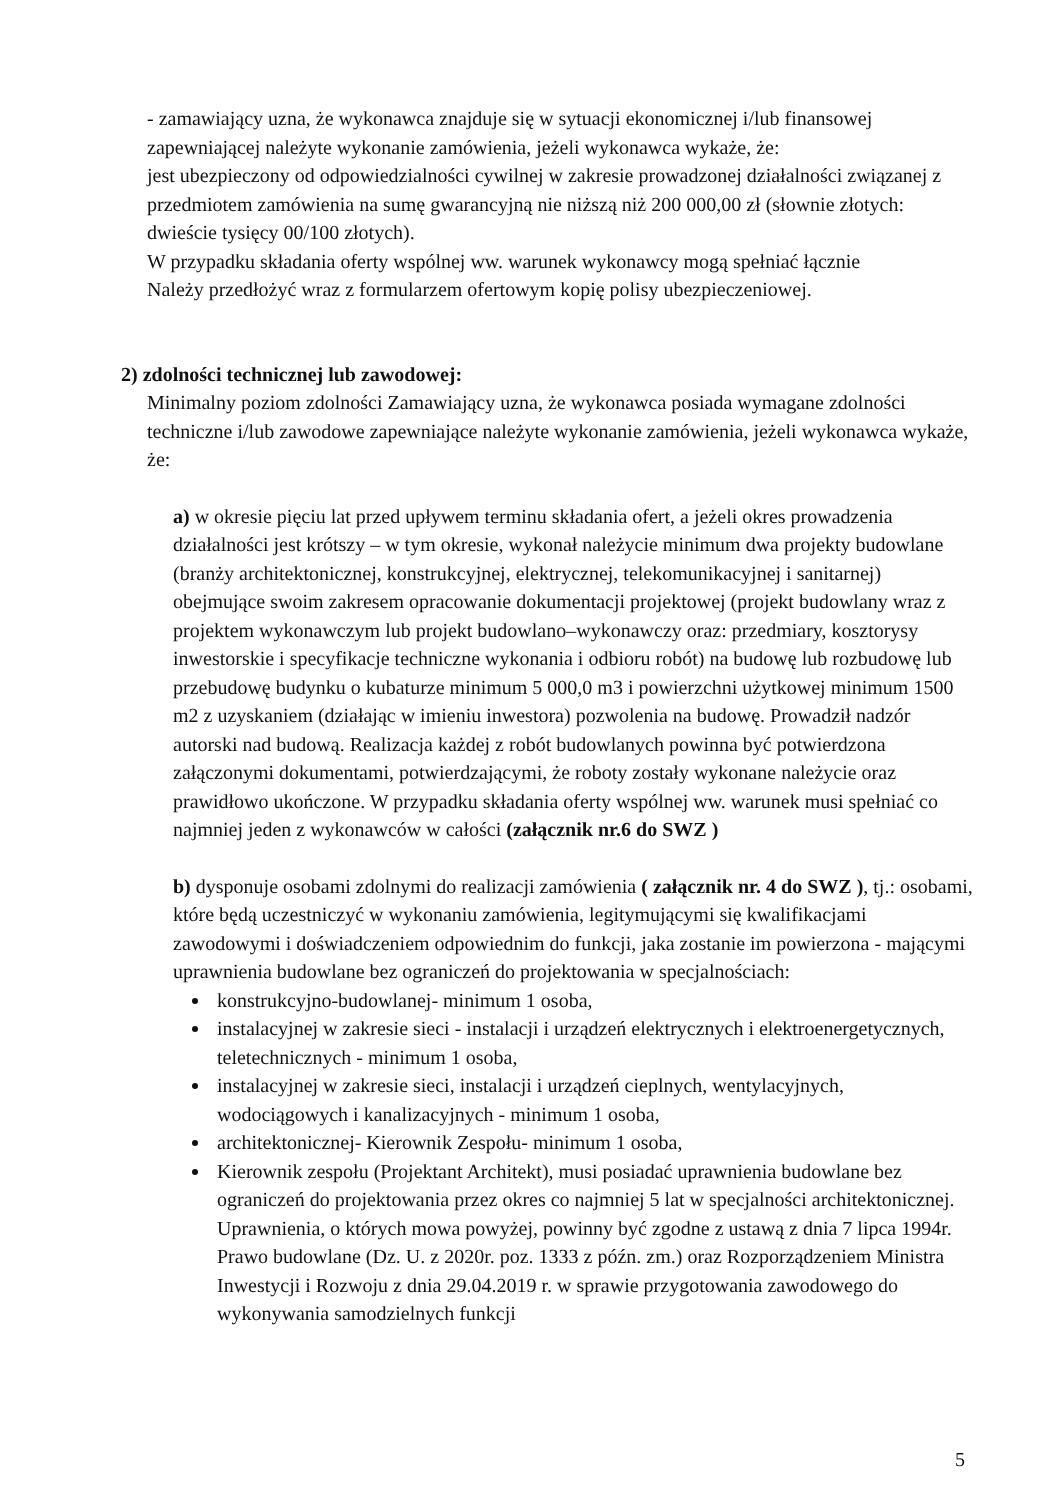- zamawiający uzna, że wykonawca znajduje się w sytuacji ekonomicznej i/lub finansowej zapewniającej należyte wykonanie zamówienia, jeżeli wykonawca wykaże, że:
jest ubezpieczony od odpowiedzialności cywilnej w zakresie prowadzonej działalności związanej z przedmiotem zamówienia na sumę gwarancyjną nie niższą niż 200 000,00 zł (słownie złotych: dwieście tysięcy 00/100 złotych).
W przypadku składania oferty wspólnej ww. warunek wykonawcy mogą spełniać łącznie
Należy przedłożyć wraz z formularzem ofertowym kopię polisy ubezpieczeniowej.
2) zdolności technicznej lub zawodowej:
Minimalny poziom zdolności Zamawiający uzna, że wykonawca posiada wymagane zdolności techniczne i/lub zawodowe zapewniające należyte wykonanie zamówienia, jeżeli wykonawca wykaże, że:
a) w okresie pięciu lat przed upływem terminu składania ofert, a jeżeli okres prowadzenia działalności jest krótszy – w tym okresie, wykonał należycie minimum dwa projekty budowlane (branży architektonicznej, konstrukcyjnej, elektrycznej, telekomunikacyjnej i sanitarnej) obejmujące swoim zakresem opracowanie dokumentacji projektowej (projekt budowlany wraz z projektem wykonawczym lub projekt budowlano–wykonawczy oraz: przedmiary, kosztorysy inwestorskie i specyfikacje techniczne wykonania i odbioru robót) na budowę lub rozbudowę lub przebudowę budynku o kubaturze minimum 5 000,0 m3 i powierzchni użytkowej minimum 1500 m2 z uzyskaniem (działając w imieniu inwestora) pozwolenia na budowę. Prowadził nadzór autorski nad budową. Realizacja każdej z robót budowlanych powinna być potwierdzona załączonymi dokumentami, potwierdzającymi, że roboty zostały wykonane należycie oraz prawidłowo ukończone. W przypadku składania oferty wspólnej ww. warunek musi spełniać co najmniej jeden z wykonawców w całości (załącznik nr.6 do SWZ )
b) dysponuje osobami zdolnymi do realizacji zamówienia ( załącznik nr. 4 do SWZ ), tj.: osobami, które będą uczestniczyć w wykonaniu zamówienia, legitymującymi się kwalifikacjami zawodowymi i doświadczeniem odpowiednim do funkcji, jaka zostanie im powierzona - mającymi uprawnienia budowlane bez ograniczeń do projektowania w specjalnościach:
konstrukcyjno-budowlanej- minimum 1 osoba,
instalacyjnej w zakresie sieci - instalacji i urządzeń elektrycznych i elektroenergetycznych, teletechnicznych - minimum 1 osoba,
instalacyjnej w zakresie sieci, instalacji i urządzeń cieplnych, wentylacyjnych, wodociągowych i kanalizacyjnych - minimum 1 osoba,
architektonicznej- Kierownik Zespołu- minimum 1 osoba,
Kierownik zespołu (Projektant Architekt), musi posiadać uprawnienia budowlane bez ograniczeń do projektowania przez okres co najmniej 5 lat w specjalności architektonicznej. Uprawnienia, o których mowa powyżej, powinny być zgodne z ustawą z dnia 7 lipca 1994r. Prawo budowlane (Dz. U. z 2020r. poz. 1333 z późn. zm.) oraz Rozporządzeniem Ministra Inwestycji i Rozwoju z dnia 29.04.2019 r. w sprawie przygotowania zawodowego do wykonywania samodzielnych funkcji
5